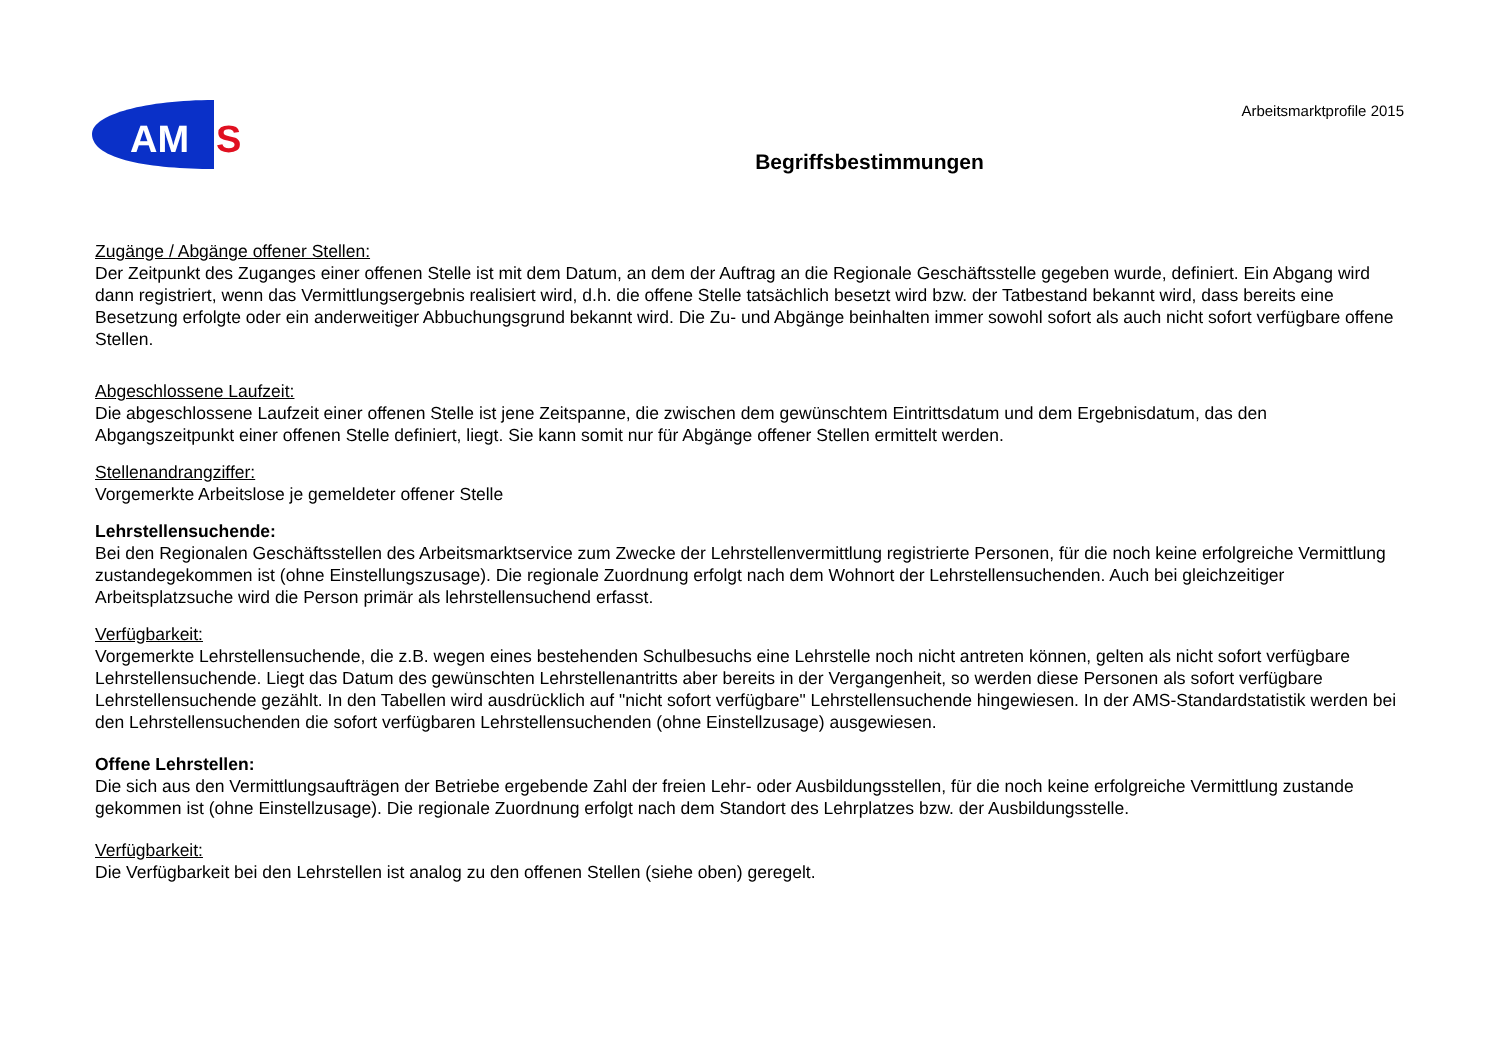AM
S
Arbeitsmarktprofile 2015
Begriffsbestimmungen
Zugänge / Abgänge offener Stellen:
Der Zeitpunkt des Zuganges einer offenen Stelle ist mit dem Datum, an dem der Auftrag an die Regionale Geschäftsstelle gegeben wurde, definiert. Ein Abgang wird dann registriert, wenn das Vermittlungsergebnis realisiert wird, d.h. die offene Stelle tatsächlich besetzt wird bzw. der Tatbestand bekannt wird, dass bereits eine Besetzung erfolgte oder ein anderweitiger Abbuchungsgrund bekannt wird. Die Zu- und Abgänge beinhalten immer sowohl sofort als auch nicht sofort verfügbare offene Stellen.
Abgeschlossene Laufzeit:
Die abgeschlossene Laufzeit einer offenen Stelle ist jene Zeitspanne, die zwischen dem gewünschtem Eintrittsdatum und dem Ergebnisdatum, das den Abgangszeitpunkt einer offenen Stelle definiert, liegt. Sie kann somit nur für Abgänge offener Stellen ermittelt werden.
Stellenandrangziffer:
Vorgemerkte Arbeitslose je gemeldeter offener Stelle
Lehrstellensuchende:
Bei den Regionalen Geschäftsstellen des Arbeitsmarktservice zum Zwecke der Lehrstellenvermittlung registrierte Personen, für die noch keine erfolgreiche Vermittlung zustandegekommen ist (ohne Einstellungszusage). Die regionale Zuordnung erfolgt nach dem Wohnort der Lehrstellensuchenden. Auch bei gleichzeitiger Arbeitsplatzsuche wird die Person primär als lehrstellensuchend erfasst.
Verfügbarkeit:
Vorgemerkte Lehrstellensuchende, die z.B. wegen eines bestehenden Schulbesuchs eine Lehrstelle noch nicht antreten können, gelten als nicht sofort verfügbare Lehrstellensuchende. Liegt das Datum des gewünschten Lehrstellenantritts aber bereits in der Vergangenheit, so werden diese Personen als sofort verfügbare Lehrstellensuchende gezählt. In den Tabellen wird ausdrücklich auf "nicht sofort verfügbare" Lehrstellensuchende hingewiesen. In der AMS-Standardstatistik werden bei den Lehrstellensuchenden die sofort verfügbaren Lehrstellensuchenden (ohne Einstellzusage) ausgewiesen.
Offene Lehrstellen:
Die sich aus den Vermittlungsaufträgen der Betriebe ergebende Zahl der freien Lehr- oder Ausbildungsstellen, für die noch keine erfolgreiche Vermittlung zustande gekommen ist (ohne Einstellzusage). Die regionale Zuordnung erfolgt nach dem Standort des Lehrplatzes bzw. der Ausbildungsstelle.
Verfügbarkeit:
Die Verfügbarkeit bei den Lehrstellen ist analog zu den offenen Stellen (siehe oben) geregelt.